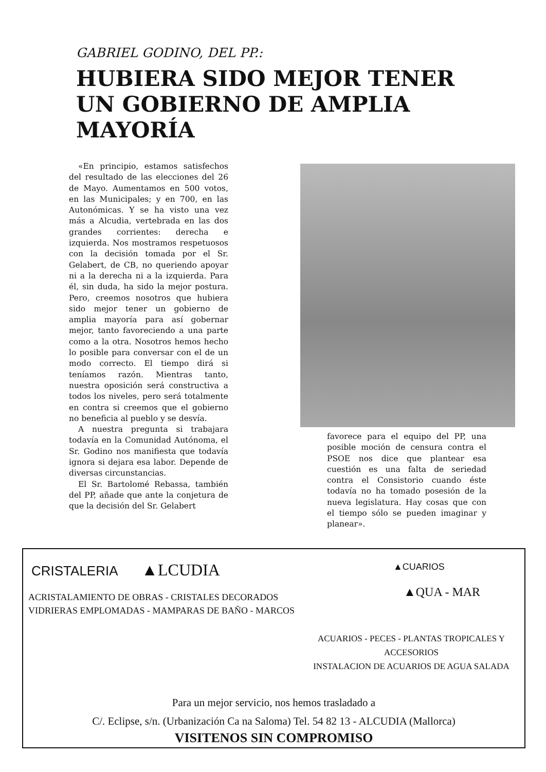GABRIEL GODINO, DEL PP.:
HUBIERA SIDO MEJOR TENER UN GOBIERNO DE AMPLIA MAYORÍA
«En principio, estamos satisfechos del resultado de las elecciones del 26 de Mayo. Aumentamos en 500 votos, en las Municipales; y en 700, en las Autonómicas. Y se ha visto una vez más a Alcudia, vertebrada en las dos grandes corrientes: derecha e izquierda. Nos mostramos respetuosos con la decisión tomada por el Sr. Gelabert, de CB, no queriendo apoyar ni a la derecha ni a la izquierda. Para él, sin duda, ha sido la mejor postura. Pero, creemos nosotros que hubiera sido mejor tener un gobierno de amplia mayoría para así gobernar mejor, tanto favoreciendo a una parte como a la otra. Nosotros hemos hecho lo posible para conversar con el de un modo correcto. El tiempo dirá si teníamos razón. Mientras tanto, nuestra oposición será constructiva a todos los niveles, pero será totalmente en contra si creemos que el gobierno no beneficia al pueblo y se desvía.
A nuestra pregunta si trabajara todavía en la Comunidad Autónoma, el Sr. Godino nos manifiesta que todavía ignora si dejara esa labor. Depende de diversas circunstancias.
El Sr. Bartolomé Rebassa, también del PP, añade que ante la conjetura de que la decisión del Sr. Gelabert
favorece para el equipo del PP, una posible moción de censura contra el PSOE nos dice que plantear esa cuestión es una falta de seriedad contra el Consistorio cuando éste todavía no ha tomado posesión de la nueva legislatura. Hay cosas que con el tiempo sólo se pueden imaginar y planear».
CRISTALERIA ▲LCUDIA
ACRISTALAMIENTO DE OBRAS - CRISTALES DECORADOS
VIDRIERAS EMPLOMADAS - MAMPARAS DE BAÑO - MARCOS
▲CUARIOS
▲QUA - MAR
ACUARIOS - PECES - PLANTAS TROPICALES Y ACCESORIOS
INSTALACION DE ACUARIOS DE AGUA SALADA
Para un mejor servicio, nos hemos trasladado a
C/. Eclipse, s/n. (Urbanización Ca na Saloma) Tel. 54 82 13 - ALCUDIA (Mallorca)
VISITENOS SIN COMPROMISO